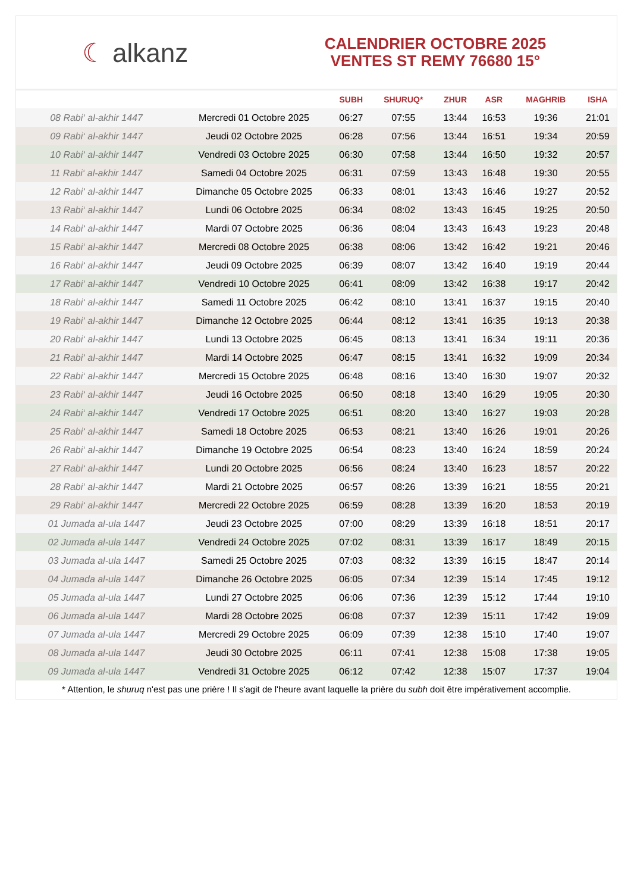☾ alkanz
CALENDRIER OCTOBRE 2025
VENTES ST REMY 76680 15°
| | | SUBH | SHURUQ* | ZHUR | ASR | MAGHRIB | ISHA |
| --- | --- | --- | --- | --- | --- | --- | --- |
| 08 Rabi‘ al-akhir 1447 | Mercredi 01 Octobre 2025 | 06:27 | 07:55 | 13:44 | 16:53 | 19:36 | 21:01 |
| 09 Rabi‘ al-akhir 1447 | Jeudi 02 Octobre 2025 | 06:28 | 07:56 | 13:44 | 16:51 | 19:34 | 20:59 |
| 10 Rabi‘ al-akhir 1447 | Vendredi 03 Octobre 2025 | 06:30 | 07:58 | 13:44 | 16:50 | 19:32 | 20:57 |
| 11 Rabi‘ al-akhir 1447 | Samedi 04 Octobre 2025 | 06:31 | 07:59 | 13:43 | 16:48 | 19:30 | 20:55 |
| 12 Rabi‘ al-akhir 1447 | Dimanche 05 Octobre 2025 | 06:33 | 08:01 | 13:43 | 16:46 | 19:27 | 20:52 |
| 13 Rabi‘ al-akhir 1447 | Lundi 06 Octobre 2025 | 06:34 | 08:02 | 13:43 | 16:45 | 19:25 | 20:50 |
| 14 Rabi‘ al-akhir 1447 | Mardi 07 Octobre 2025 | 06:36 | 08:04 | 13:43 | 16:43 | 19:23 | 20:48 |
| 15 Rabi‘ al-akhir 1447 | Mercredi 08 Octobre 2025 | 06:38 | 08:06 | 13:42 | 16:42 | 19:21 | 20:46 |
| 16 Rabi‘ al-akhir 1447 | Jeudi 09 Octobre 2025 | 06:39 | 08:07 | 13:42 | 16:40 | 19:19 | 20:44 |
| 17 Rabi‘ al-akhir 1447 | Vendredi 10 Octobre 2025 | 06:41 | 08:09 | 13:42 | 16:38 | 19:17 | 20:42 |
| 18 Rabi‘ al-akhir 1447 | Samedi 11 Octobre 2025 | 06:42 | 08:10 | 13:41 | 16:37 | 19:15 | 20:40 |
| 19 Rabi‘ al-akhir 1447 | Dimanche 12 Octobre 2025 | 06:44 | 08:12 | 13:41 | 16:35 | 19:13 | 20:38 |
| 20 Rabi‘ al-akhir 1447 | Lundi 13 Octobre 2025 | 06:45 | 08:13 | 13:41 | 16:34 | 19:11 | 20:36 |
| 21 Rabi‘ al-akhir 1447 | Mardi 14 Octobre 2025 | 06:47 | 08:15 | 13:41 | 16:32 | 19:09 | 20:34 |
| 22 Rabi‘ al-akhir 1447 | Mercredi 15 Octobre 2025 | 06:48 | 08:16 | 13:40 | 16:30 | 19:07 | 20:32 |
| 23 Rabi‘ al-akhir 1447 | Jeudi 16 Octobre 2025 | 06:50 | 08:18 | 13:40 | 16:29 | 19:05 | 20:30 |
| 24 Rabi‘ al-akhir 1447 | Vendredi 17 Octobre 2025 | 06:51 | 08:20 | 13:40 | 16:27 | 19:03 | 20:28 |
| 25 Rabi‘ al-akhir 1447 | Samedi 18 Octobre 2025 | 06:53 | 08:21 | 13:40 | 16:26 | 19:01 | 20:26 |
| 26 Rabi‘ al-akhir 1447 | Dimanche 19 Octobre 2025 | 06:54 | 08:23 | 13:40 | 16:24 | 18:59 | 20:24 |
| 27 Rabi‘ al-akhir 1447 | Lundi 20 Octobre 2025 | 06:56 | 08:24 | 13:40 | 16:23 | 18:57 | 20:22 |
| 28 Rabi‘ al-akhir 1447 | Mardi 21 Octobre 2025 | 06:57 | 08:26 | 13:39 | 16:21 | 18:55 | 20:21 |
| 29 Rabi‘ al-akhir 1447 | Mercredi 22 Octobre 2025 | 06:59 | 08:28 | 13:39 | 16:20 | 18:53 | 20:19 |
| 01 Jumada al-ula 1447 | Jeudi 23 Octobre 2025 | 07:00 | 08:29 | 13:39 | 16:18 | 18:51 | 20:17 |
| 02 Jumada al-ula 1447 | Vendredi 24 Octobre 2025 | 07:02 | 08:31 | 13:39 | 16:17 | 18:49 | 20:15 |
| 03 Jumada al-ula 1447 | Samedi 25 Octobre 2025 | 07:03 | 08:32 | 13:39 | 16:15 | 18:47 | 20:14 |
| 04 Jumada al-ula 1447 | Dimanche 26 Octobre 2025 | 06:05 | 07:34 | 12:39 | 15:14 | 17:45 | 19:12 |
| 05 Jumada al-ula 1447 | Lundi 27 Octobre 2025 | 06:06 | 07:36 | 12:39 | 15:12 | 17:44 | 19:10 |
| 06 Jumada al-ula 1447 | Mardi 28 Octobre 2025 | 06:08 | 07:37 | 12:39 | 15:11 | 17:42 | 19:09 |
| 07 Jumada al-ula 1447 | Mercredi 29 Octobre 2025 | 06:09 | 07:39 | 12:38 | 15:10 | 17:40 | 19:07 |
| 08 Jumada al-ula 1447 | Jeudi 30 Octobre 2025 | 06:11 | 07:41 | 12:38 | 15:08 | 17:38 | 19:05 |
| 09 Jumada al-ula 1447 | Vendredi 31 Octobre 2025 | 06:12 | 07:42 | 12:38 | 15:07 | 17:37 | 19:04 |
* Attention, le shuruq n'est pas une prière ! Il s'agit de l'heure avant laquelle la prière du subh doit être impérativement accomplie.